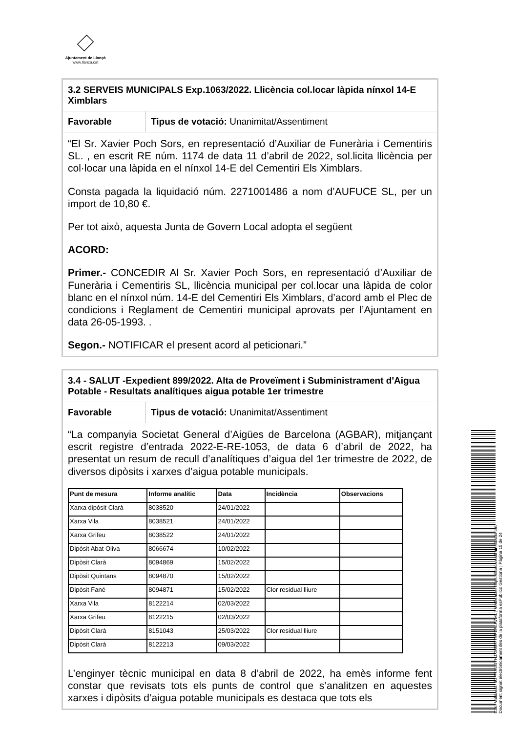Ajuntament de Llançà
www.llanca.cat
3.2 SERVEIS MUNICIPALS Exp.1063/2022. Llicència col.locar làpida nínxol 14-E Ximblars
Favorable Tipus de votació: Unanimitat/Assentiment
“El Sr. Xavier Poch Sors, en representació d’Auxiliar de Funerària i Cementiris SL. , en escrit RE núm. 1174 de data 11 d’abril de 2022, sol.licita llicència per col·locar una làpida en el nínxol 14-E del Cementiri Els Ximblars.
Consta pagada la liquidació núm. 2271001486 a nom d’AUFUCE SL, per un import de 10,80 €.
Per tot això, aquesta Junta de Govern Local adopta el següent
ACORD:
Primer.- CONCEDIR Al Sr. Xavier Poch Sors, en representació d’Auxiliar de Funerària i Cementiris SL, llicència municipal per col.locar una làpida de color blanc en el nínxol núm. 14-E del Cementiri Els Ximblars, d’acord amb el Plec de condicions i Reglament de Cementiri municipal aprovats per l’Ajuntament en data 26-05-1993. .
Segon.- NOTIFICAR el present acord al peticionari.”
3.4 - SALUT -Expedient 899/2022. Alta de Proveïment i Subministrament d'Aigua Potable - Resultats analítiques aigua potable 1er trimestre
Favorable Tipus de votació: Unanimitat/Assentiment
“La companyia Societat General d’Aigües de Barcelona (AGBAR), mitjançant escrit registre d’entrada 2022-E-RE-1053, de data 6 d’abril de 2022, ha presentat un resum de recull d’analítiques d’aigua del 1er trimestre de 2022, de diversos dipòsits i xarxes d’aigua potable municipals.
| Punt de mesura | Informe analític | Data | Incidència | Observacions |
| --- | --- | --- | --- | --- |
| Xarxa dipòsit Clarà | 8038520 | 24/01/2022 | | |
| Xarxa Vila | 8038521 | 24/01/2022 | | |
| Xarxa Grifeu | 8038522 | 24/01/2022 | | |
| Dipòsit Abat Oliva | 8066674 | 10/02/2022 | | |
| Dipòsit Clarà | 8094869 | 15/02/2022 | | |
| Dipòsit Quintans | 8094870 | 15/02/2022 | | |
| Dipòsit Fané | 8094871 | 15/02/2022 | Clor residual lliure | |
| Xarxa Vila | 8122214 | 02/03/2022 | | |
| Xarxa Grifeu | 8122215 | 02/03/2022 | | |
| Dipòsit Clarà | 8151043 | 25/03/2022 | Clor residual lliure | |
| Dipòsit Clarà | 8122213 | 09/03/2022 | | |
L’enginyer tècnic municipal en data 8 d’abril de 2022, ha emès informe fent constar que revisats tots els punts de control que s’analitzen en aquestes xarxes i dipòsits d’aigua potable municipals es destaca que tots els
Codi Validació: 4CPRXLG7HJX59MTY3PZALA7ML | Verificació: https://llanca.eadministracio.cat/
Document signat electrònicament des de la plataforma esPublico Gestiona | Pàgina 15 de 24